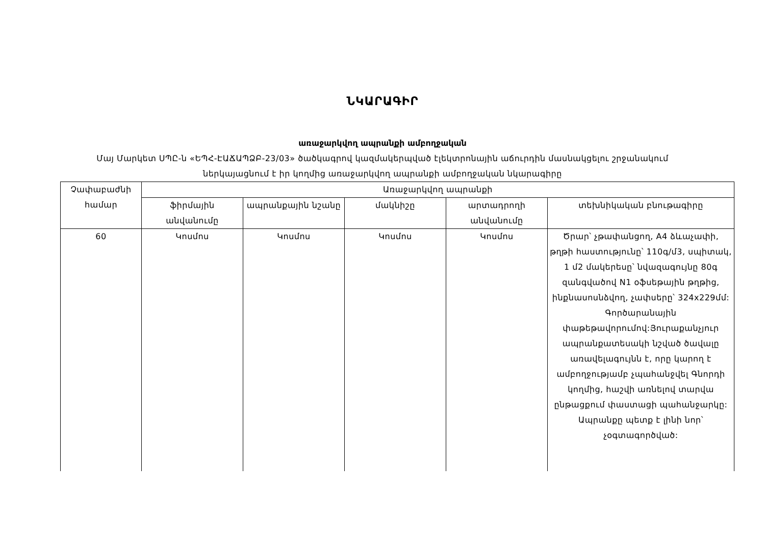ՆԿԱՐԱԳԻՐ
առաջարկվող ապրանքի ամբողջական
Մայ Մարկետ ՍՊԸ-ն «ԵՊՀ-ԷԱՃԱՊՁԲ-23/03» ծածկագրով կազմակերպված էլեկտրոնային աճուրդին մասնակցելու շրջանակում
ներկայացնում է իր կողմից առաջարկվող ապրանքի ամբողջական նկարագիրը
| Չափաբաժնի համար | Առաջարկվող ապրանքի | | | | |
| --- | --- | --- | --- | --- | --- |
| | ֆիրմային անվանումը | ապրանքային նշանը | մակնիշը | արտադրողի անվանումը | տեխնիկական բնութագիրը |
| 60 | Կոսմոս | Կոսմոս | Կոսմոս | Կոսմոս | Ծրար՝ չթափանցող, A4 ձևաչափի, թղթի հաստությունը՝ 110գ/մ3, սպիտակ, 1 մ2 մակերեսը՝ նվազագույնը 80գ զանգվածով N1 օֆսեթային թղթից, ինքնասոսնձվող, չափսերը՝ 324x229մմ: Գործարանային փաթեթավորումով:Յուրաքանչյուր ապրանքատեսակի նշված ծավալը առավելագույնն է, որը կարող է ամբողջությամբ չպահանջվել Գնորդի կողմից, հաշվի առնելով տարվա ընթացքում փաստացի պահանջարկը: Ապրանքը պետք է լինի նոր՝ չօգտագործված: |